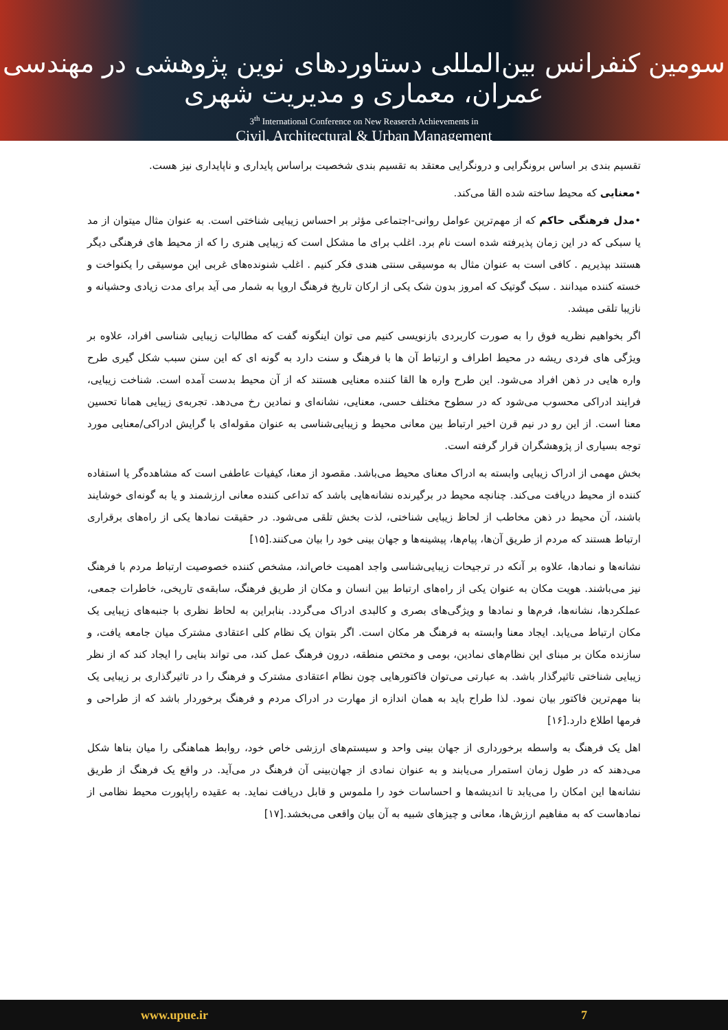سومین کنفرانس بین‌المللی دستاوردهای نوین پژوهشی در مهندسی عمران، معماری و مدیریت شهری
3<sup>th</sup> International Conference on New Reaserch Achievements in
Civil, Architectural & Urban Management
تقسیم بندی بر اساس برونگرایی و درونگرایی معتقد به تقسیم بندی شخصیت براساس پایداری و ناپایداری نیز هست.
•معنایی که محیط ساخته شده القا می‌کند.
•مدل فرهنگی حاکم که از مهم‌ترین عوامل روانی-اجتماعی مؤثر بر احساس زیبایی شناختی است. به عنوان مثال میتوان از مد یا سبکی که در این زمان پذیرفته شده است نام برد. اغلب برای ما مشکل است که زیبایی هنری را که از محیط های فرهنگی دیگر هستند بپذیریم . کافی است به عنوان مثال به موسیقی سنتی هندی فکر کنیم . اغلب شنوندەهای غربی این موسیقی را یکنواخت و خسته کننده میدانند . سبک گوتیک که امروز بدون شک یکی از ارکان تاریخ فرهنگ اروپا به شمار می آید برای مدت زیادی وحشیانه و نازیبا تلقی میشد.
اگر بخواهیم نظریه فوق را به صورت کاربردی بازنویسی کنیم می توان اینگونه گفت که مطالبات زیبایی شناسی افراد، علاوه بر ویژگی های فردی ریشه در محیط اطراف و ارتباط آن ها با فرهنگ و سنت دارد به گونه ای که این سنن سبب شکل گیری طرح واره هایی در ذهن افراد می‌شود. این طرح واره ها القا کننده معنایی هستند که از آن محیط بدست آمده است. شناخت زیبایی، فرایند ادراکی محسوب می‌شود که در سطوح مختلف حسی، معنایی، نشانه‌ای و نمادین رخ می‌دهد. تجربه‌ی زیبایی همانا تحسین معنا است. از این رو در نیم قرن اخیر ارتباط بین معانی محیط و زیبایی‌شناسی به عنوان مقوله‌ای با گرایش ادراکی/معنایی مورد توجه بسیاری از پژوهشگران قرار گرفته است.
بخش مهمی از ادراک زیبایی وابسته به ادراک معنای محیط می‌باشد. مقصود از معنا، کیفیات عاطفی است که مشاهده‌گر یا استفاده کننده از محیط دریافت می‌کند. چنانچه محیط در برگیرنده نشانه‌هایی باشد که تداعی کننده معانی ارزشمند و یا به گونه‌ای خوشایند باشند، آن محیط در ذهن مخاطب از لحاظ زیبایی شناختی، لذت بخش تلقی می‌شود. در حقیقت نمادها یکی از راه‌های برقراری ارتباط هستند که مردم از طریق آن‌ها، پیام‌ها، پیشینه‌ها و جهان بینی خود را بیان می‌کنند.[۱۵]
نشانه‌ها و نمادها، علاوه بر آنکه در ترجیحات زیبایی‌شناسی واجد اهمیت خاص‌اند، مشخص کننده خصوصیت ارتباط مردم با فرهنگ نیز می‌باشند. هویت مکان به عنوان یکی از راه‌های ارتباط بین انسان و مکان از طریق فرهنگ، سابقه‌ی تاریخی، خاطرات جمعی، عملکردها، نشانه‌ها، فرم‌ها و نمادها و ویژگی‌های بصری و کالبدی ادراک می‌گردد. بنابراین به لحاظ نظری با جنبه‌های زیبایی یک مکان ارتباط می‌یابد. ایجاد معنا وابسته به فرهنگ هر مکان است. اگر بتوان یک نظام کلی اعتقادی مشترک میان جامعه یافت، و سازنده مکان بر مبنای این نظام‌های نمادین، بومی و مختص منطقه، درون فرهنگ عمل کند، می تواند بنایی را ایجاد کند که از نظر زیبایی شناختی تاثیرگذار باشد. به عبارتی می‌توان فاکتورهایی چون نظام اعتقادی مشترک و فرهنگ را در تاثیرگذاری بر زیبایی یک بنا مهم‌ترین فاکتور بیان نمود. لذا طراح باید به همان اندازه از مهارت در ادراک مردم و فرهنگ برخوردار باشد که از طراحی و فرمها اطلاع دارد.[۱۶]
اهل یک فرهنگ به واسطه برخورداری از جهان بینی واحد و سیستم‌های ارزشی خاص خود، روابط هماهنگی را میان بناها شکل می‌دهند که در طول زمان استمرار می‌یابند و به عنوان نمادی از جهان‌بینی آن فرهنگ در می‌آید. در واقع یک فرهنگ از طریق نشانه‌ها این امکان را می‌یابد تا اندیشه‌ها و احساسات خود را ملموس و قابل دریافت نماید. به عقیده راپاپورت محیط نظامی از نمادهاست که به مفاهیم ارزش‌ها، معانی و چیزهای شبیه به آن بیان واقعی می‌بخشد.[۱۷]
www.upue.ir 7